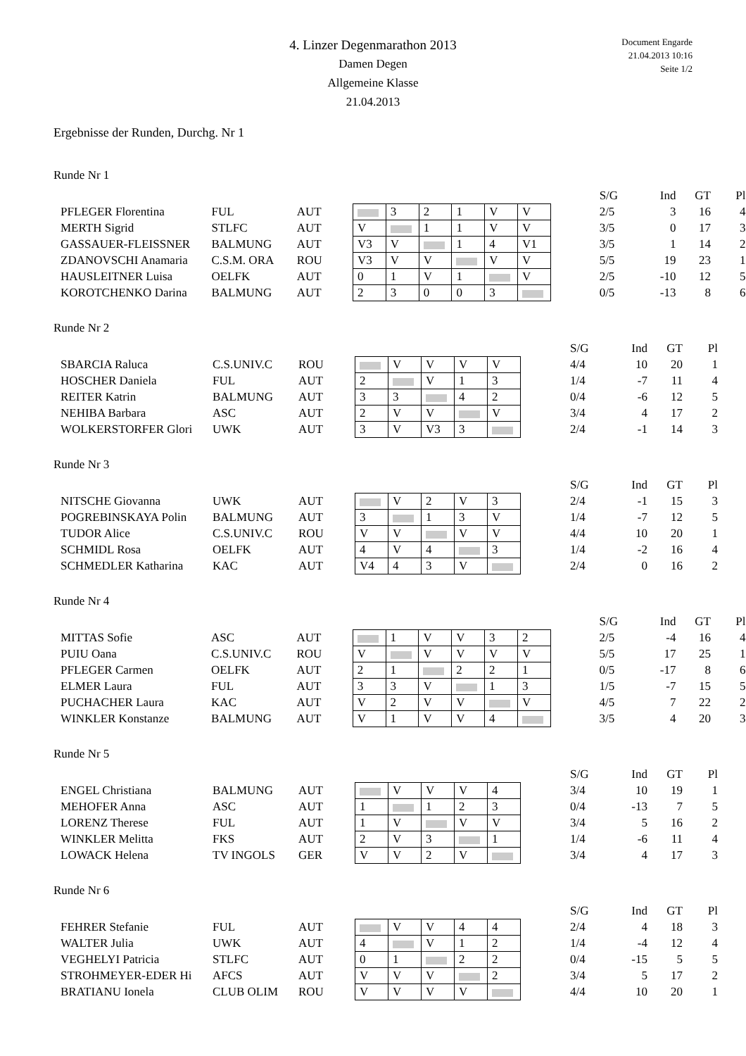4. Linzer Degenmarathon 2013
Damen Degen
Allgemeine Klasse
21.04.2013
Document Engarde
21.04.2013 10:16
Seite 1/2
Ergebnisse der Runden, Durchg. Nr 1
Runde Nr 1
| | | | | | | | | | | S/G | Ind | GT | Pl |
| PFLEGER Florentina | FUL | AUT | | 3 | 2 | 1 | V | V | | 2/5 | 3 | 16 | 4 |
| MERTH Sigrid | STLFC | AUT | V | | 1 | 1 | V | V | | 3/5 | 0 | 17 | 3 |
| GASSAUER-FLEISSNER | BALMUNG | AUT | V3 | V | | 1 | 4 | V1 | | 3/5 | 1 | 14 | 2 |
| ZDANOVSCHI Anamaria | C.S.M. ORA | ROU | V3 | V | V | | V | V | | 5/5 | 19 | 23 | 1 |
| HAUSLEITNER Luisa | OELFK | AUT | 0 | 1 | V | 1 | | V | | 2/5 | -10 | 12 | 5 |
| KOROTCHENKO Darina | BALMUNG | AUT | 2 | 3 | 0 | 0 | 3 | | | 0/5 | -13 | 8 | 6 |
Runde Nr 2
| | | | | | | | | | S/G | Ind | GT | Pl |
| SBARCIA Raluca | C.S.UNIV.C | ROU | | V | V | V | V | | 4/4 | 10 | 20 | 1 |
| HOSCHER Daniela | FUL | AUT | 2 | | V | 1 | 3 | | 1/4 | -7 | 11 | 4 |
| REITER Katrin | BALMUNG | AUT | 3 | 3 | | 4 | 2 | | 0/4 | -6 | 12 | 5 |
| NEHIBA Barbara | ASC | AUT | 2 | V | V | | V | | 3/4 | 4 | 17 | 2 |
| WOLKERSTORFER Glori | UWK | AUT | 3 | V | V3 | 3 | | | 2/4 | -1 | 14 | 3 |
Runde Nr 3
| | | | | | | | | | S/G | Ind | GT | Pl |
| NITSCHE Giovanna | UWK | AUT | | V | 2 | V | 3 | | 2/4 | -1 | 15 | 3 |
| POGREBINSKAYA Polin | BALMUNG | AUT | 3 | | 1 | 3 | V | | 1/4 | -7 | 12 | 5 |
| TUDOR Alice | C.S.UNIV.C | ROU | V | V | | V | V | | 4/4 | 10 | 20 | 1 |
| SCHMIDL Rosa | OELFK | AUT | 4 | V | 4 | | 3 | | 1/4 | -2 | 16 | 4 |
| SCHMEDLER Katharina | KAC | AUT | V4 | 4 | 3 | V | | | 2/4 | 0 | 16 | 2 |
Runde Nr 4
| | | | | | | | | | | S/G | Ind | GT | Pl |
| MITTAS Sofie | ASC | AUT | | 1 | V | V | 3 | 2 | | 2/5 | -4 | 16 | 4 |
| PUIU Oana | C.S.UNIV.C | ROU | V | | V | V | V | V | | 5/5 | 17 | 25 | 1 |
| PFLEGER Carmen | OELFK | AUT | 2 | 1 | | 2 | 2 | 1 | | 0/5 | -17 | 8 | 6 |
| ELMER Laura | FUL | AUT | 3 | 3 | V | | 1 | 3 | | 1/5 | -7 | 15 | 5 |
| PUCHACHER Laura | KAC | AUT | V | 2 | V | V | | V | | 4/5 | 7 | 22 | 2 |
| WINKLER Konstanze | BALMUNG | AUT | V | 1 | V | V | 4 | | | 3/5 | 4 | 20 | 3 |
Runde Nr 5
| | | | | | | | | | S/G | Ind | GT | Pl |
| ENGEL Christiana | BALMUNG | AUT | | V | V | V | 4 | | 3/4 | 10 | 19 | 1 |
| MEHOFER Anna | ASC | AUT | 1 | | 1 | 2 | 3 | | 0/4 | -13 | 7 | 5 |
| LORENZ Therese | FUL | AUT | 1 | V | | V | V | | 3/4 | 5 | 16 | 2 |
| WINKLER Melitta | FKS | AUT | 2 | V | 3 | | 1 | | 1/4 | -6 | 11 | 4 |
| LOWACK Helena | TV INGOLS | GER | V | V | 2 | V | | | 3/4 | 4 | 17 | 3 |
Runde Nr 6
| | | | | | | | | | S/G | Ind | GT | Pl |
| FEHRER Stefanie | FUL | AUT | | V | V | 4 | 4 | | 2/4 | 4 | 18 | 3 |
| WALTER Julia | UWK | AUT | 4 | | V | 1 | 2 | | 1/4 | -4 | 12 | 4 |
| VEGHELYI Patricia | STLFC | AUT | 0 | 1 | | 2 | 2 | | 0/4 | -15 | 5 | 5 |
| STROHMEYER-EDER Hi | AFCS | AUT | V | V | V | | 2 | | 3/4 | 5 | 17 | 2 |
| BRATIANU Ionela | CLUB OLIM | ROU | V | V | V | V | | | 4/4 | 10 | 20 | 1 |